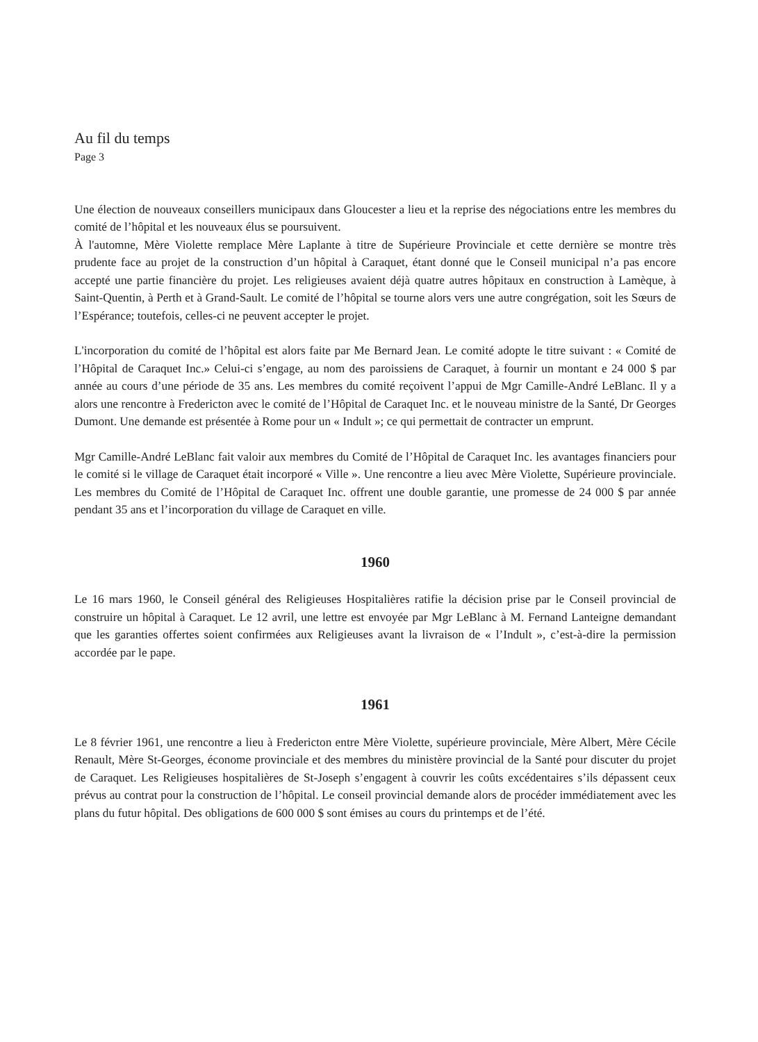Au fil du temps
Page 3
Une élection de nouveaux conseillers municipaux dans Gloucester a lieu et la reprise des négociations entre les membres du comité de l’hôpital et les nouveaux élus se poursuivent.
À l'automne, Mère Violette remplace Mère Laplante à titre de Supérieure Provinciale et cette dernière se montre très prudente face au projet de la construction d’un hôpital à Caraquet, étant donné que le Conseil municipal n’a pas encore accepté une partie financière du projet. Les religieuses avaient déjà quatre autres hôpitaux en construction à Lamèque, à Saint-Quentin, à Perth et à Grand-Sault. Le comité de l’hôpital se tourne alors vers une autre congrégation, soit les Sœurs de l’Espérance; toutefois, celles-ci ne peuvent accepter le projet.
L'incorporation du comité de l’hôpital est alors faite par Me Bernard Jean. Le comité adopte le titre suivant : « Comité de l’Hôpital de Caraquet Inc.» Celui-ci s’engage, au nom des paroissiens de Caraquet, à fournir un montant e 24 000 $ par année au cours d’une période de 35 ans. Les membres du comité reçoivent l’appui de Mgr Camille-André LeBlanc. Il y a alors une rencontre à Fredericton avec le comité de l’Hôpital de Caraquet Inc. et le nouveau ministre de la Santé, Dr Georges Dumont. Une demande est présentée à Rome pour un « Indult »; ce qui permettait de contracter un emprunt.
Mgr Camille-André LeBlanc fait valoir aux membres du Comité de l’Hôpital de Caraquet Inc. les avantages financiers pour le comité si le village de Caraquet était incorporé « Ville ». Une rencontre a lieu avec Mère Violette, Supérieure provinciale. Les membres du Comité de l’Hôpital de Caraquet Inc. offrent une double garantie, une promesse de 24 000 $ par année pendant 35 ans et l’incorporation du village de Caraquet en ville.
1960
Le 16 mars 1960, le Conseil général des Religieuses Hospitalières ratifie la décision prise par le Conseil provincial de construire un hôpital à Caraquet. Le 12 avril, une lettre est envoyée par Mgr LeBlanc à M. Fernand Lanteigne demandant que les garanties offertes soient confirmées aux Religieuses avant la livraison de « l’Indult », c’est-à-dire la permission accordée par le pape.
1961
Le 8 février 1961, une rencontre a lieu à Fredericton entre Mère Violette, supérieure provinciale, Mère Albert, Mère Cécile Renault, Mère St-Georges, économe provinciale et des membres du ministère provincial de la Santé pour discuter du projet de Caraquet. Les Religieuses hospitalières de St-Joseph s’engagent à couvrir les coûts excédentaires s’ils dépassent ceux prévus au contrat pour la construction de l’hôpital. Le conseil provincial demande alors de procéder immédiatement avec les plans du futur hôpital. Des obligations de 600 000 $ sont émises au cours du printemps et de l’été.